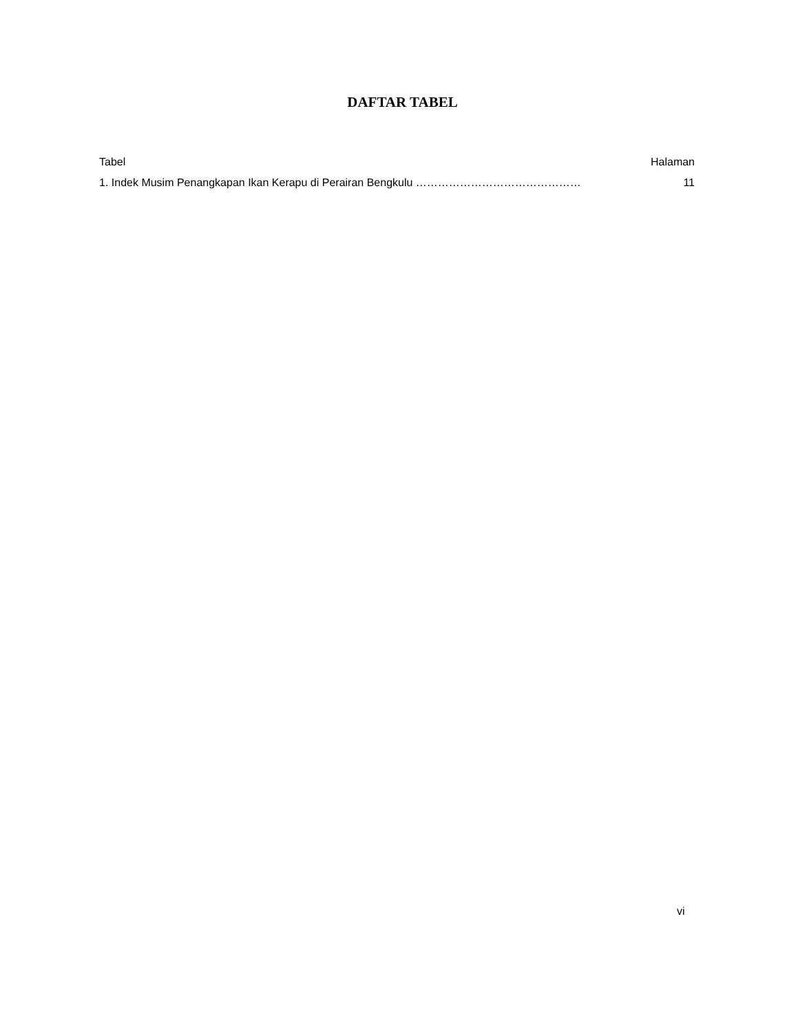DAFTAR TABEL
Tabel Halaman
1. Indek Musim Penangkapan Ikan Kerapu di Perairan Bengkulu ……………………………………… 11
vi